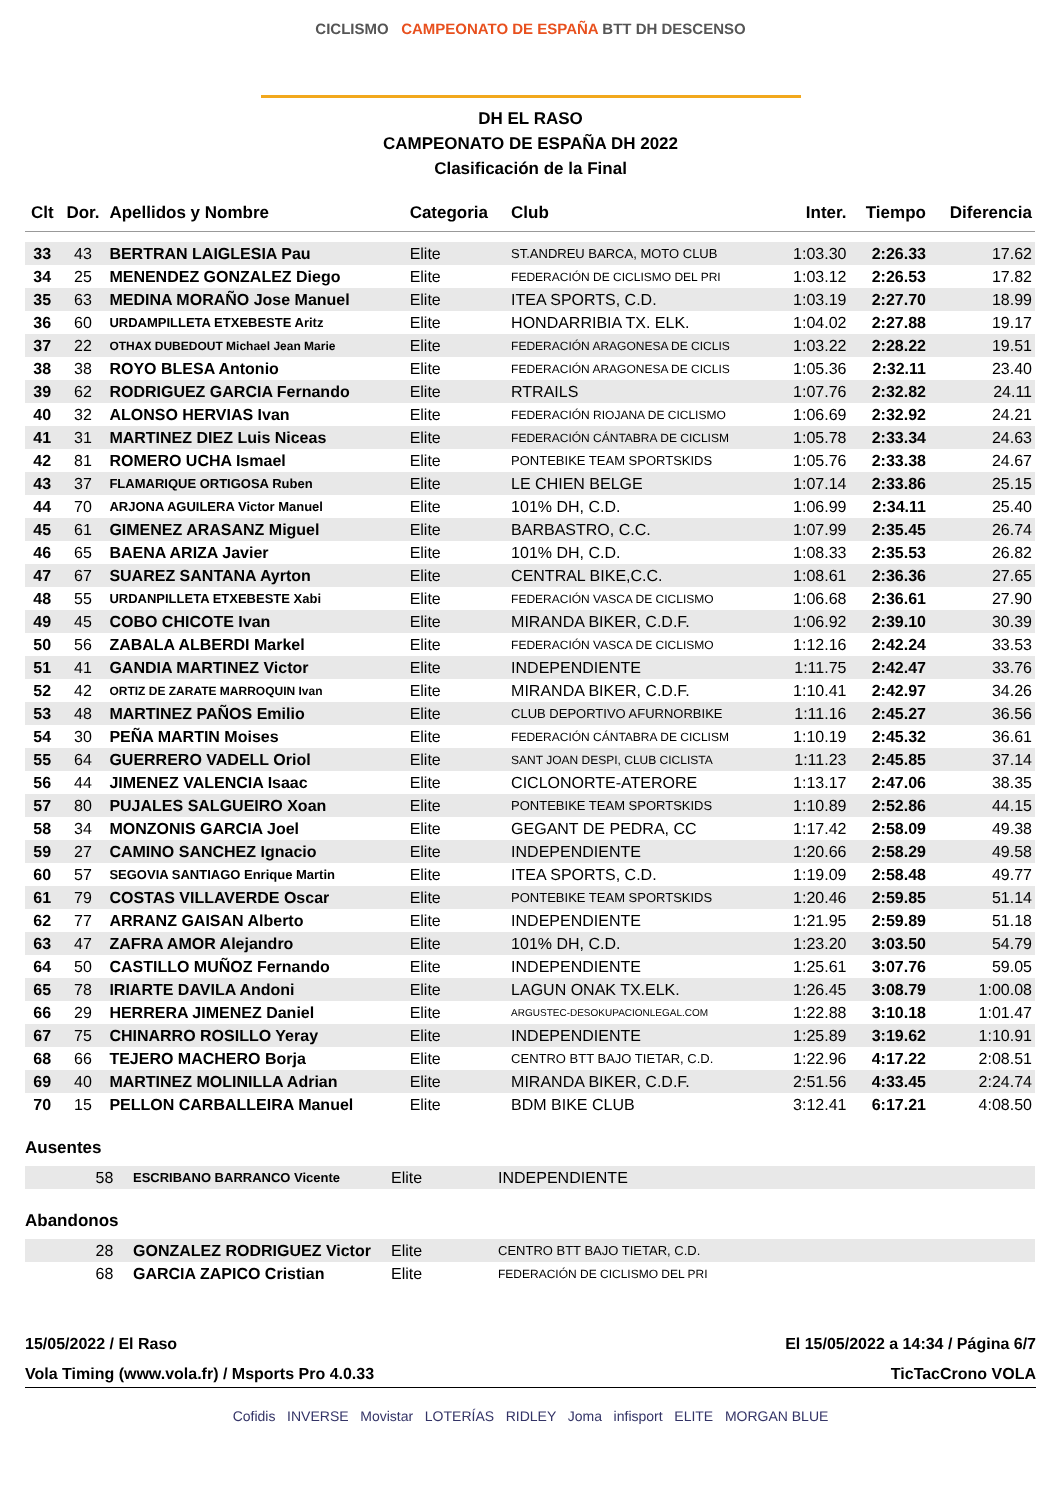CICLISMO CAMPEONATO DE ESPAÑA BTT DH DESCENSO
DH EL RASO
CAMPEONATO DE ESPAÑA DH 2022
Clasificación de la Final
| Clt | Dor. | Apellidos y Nombre | Categoria | Club | Inter. | Tiempo | Diferencia |
| --- | --- | --- | --- | --- | --- | --- | --- |
| 33 | 43 | BERTRAN LAIGLESIA Pau | Elite | ST.ANDREU BARCA, MOTO CLUB | 1:03.30 | 2:26.33 | 17.62 |
| 34 | 25 | MENENDEZ GONZALEZ Diego | Elite | FEDERACIÓN DE CICLISMO DEL PRI | 1:03.12 | 2:26.53 | 17.82 |
| 35 | 63 | MEDINA MORAÑO Jose Manuel | Elite | ITEA SPORTS, C.D. | 1:03.19 | 2:27.70 | 18.99 |
| 36 | 60 | URDAMPILLETA ETXEBESTE Aritz | Elite | HONDARRIBIA TX. ELK. | 1:04.02 | 2:27.88 | 19.17 |
| 37 | 22 | OTHAX DUBEDOUT Michael Jean Marie | Elite | FEDERACIÓN ARAGONESA DE CICLIS | 1:03.22 | 2:28.22 | 19.51 |
| 38 | 38 | ROYO BLESA Antonio | Elite | FEDERACIÓN ARAGONESA DE CICLIS | 1:05.36 | 2:32.11 | 23.40 |
| 39 | 62 | RODRIGUEZ GARCIA Fernando | Elite | RTRAILS | 1:07.76 | 2:32.82 | 24.11 |
| 40 | 32 | ALONSO HERVIAS Ivan | Elite | FEDERACIÓN RIOJANA DE CICLISMO | 1:06.69 | 2:32.92 | 24.21 |
| 41 | 31 | MARTINEZ DIEZ Luis Niceas | Elite | FEDERACIÓN CÁNTABRA DE CICLISM | 1:05.78 | 2:33.34 | 24.63 |
| 42 | 81 | ROMERO UCHA Ismael | Elite | PONTEBIKE TEAM SPORTSKIDS | 1:05.76 | 2:33.38 | 24.67 |
| 43 | 37 | FLAMARIQUE ORTIGOSA Ruben | Elite | LE CHIEN BELGE | 1:07.14 | 2:33.86 | 25.15 |
| 44 | 70 | ARJONA AGUILERA Victor Manuel | Elite | 101% DH, C.D. | 1:06.99 | 2:34.11 | 25.40 |
| 45 | 61 | GIMENEZ ARASANZ Miguel | Elite | BARBASTRO, C.C. | 1:07.99 | 2:35.45 | 26.74 |
| 46 | 65 | BAENA ARIZA Javier | Elite | 101% DH, C.D. | 1:08.33 | 2:35.53 | 26.82 |
| 47 | 67 | SUAREZ SANTANA Ayrton | Elite | CENTRAL BIKE,C.C. | 1:08.61 | 2:36.36 | 27.65 |
| 48 | 55 | URDANPILLETA ETXEBESTE Xabi | Elite | FEDERACIÓN VASCA DE CICLISMO | 1:06.68 | 2:36.61 | 27.90 |
| 49 | 45 | COBO CHICOTE Ivan | Elite | MIRANDA BIKER, C.D.F. | 1:06.92 | 2:39.10 | 30.39 |
| 50 | 56 | ZABALA ALBERDI Markel | Elite | FEDERACIÓN VASCA DE CICLISMO | 1:12.16 | 2:42.24 | 33.53 |
| 51 | 41 | GANDIA MARTINEZ Victor | Elite | INDEPENDIENTE | 1:11.75 | 2:42.47 | 33.76 |
| 52 | 42 | ORTIZ DE ZARATE MARROQUIN Ivan | Elite | MIRANDA BIKER, C.D.F. | 1:10.41 | 2:42.97 | 34.26 |
| 53 | 48 | MARTINEZ PAÑOS Emilio | Elite | CLUB DEPORTIVO AFURNORBIKE | 1:11.16 | 2:45.27 | 36.56 |
| 54 | 30 | PEÑA MARTIN Moises | Elite | FEDERACIÓN CÁNTABRA DE CICLISM | 1:10.19 | 2:45.32 | 36.61 |
| 55 | 64 | GUERRERO VADELL Oriol | Elite | SANT JOAN DESPI, CLUB CICLISTA | 1:11.23 | 2:45.85 | 37.14 |
| 56 | 44 | JIMENEZ VALENCIA Isaac | Elite | CICLONORTE-ATERORE | 1:13.17 | 2:47.06 | 38.35 |
| 57 | 80 | PUJALES SALGUEIRO Xoan | Elite | PONTEBIKE TEAM SPORTSKIDS | 1:10.89 | 2:52.86 | 44.15 |
| 58 | 34 | MONZONIS GARCIA Joel | Elite | GEGANT DE PEDRA, CC | 1:17.42 | 2:58.09 | 49.38 |
| 59 | 27 | CAMINO SANCHEZ Ignacio | Elite | INDEPENDIENTE | 1:20.66 | 2:58.29 | 49.58 |
| 60 | 57 | SEGOVIA SANTIAGO Enrique Martin | Elite | ITEA SPORTS, C.D. | 1:19.09 | 2:58.48 | 49.77 |
| 61 | 79 | COSTAS VILLAVERDE Oscar | Elite | PONTEBIKE TEAM SPORTSKIDS | 1:20.46 | 2:59.85 | 51.14 |
| 62 | 77 | ARRANZ GAISAN Alberto | Elite | INDEPENDIENTE | 1:21.95 | 2:59.89 | 51.18 |
| 63 | 47 | ZAFRA AMOR Alejandro | Elite | 101% DH, C.D. | 1:23.20 | 3:03.50 | 54.79 |
| 64 | 50 | CASTILLO MUÑOZ Fernando | Elite | INDEPENDIENTE | 1:25.61 | 3:07.76 | 59.05 |
| 65 | 78 | IRIARTE DAVILA Andoni | Elite | LAGUN ONAK TX.ELK. | 1:26.45 | 3:08.79 | 1:00.08 |
| 66 | 29 | HERRERA JIMENEZ Daniel | Elite | ARGUSTEC-DESOKUPACIONLEGAL.COM | 1:22.88 | 3:10.18 | 1:01.47 |
| 67 | 75 | CHINARRO ROSILLO Yeray | Elite | INDEPENDIENTE | 1:25.89 | 3:19.62 | 1:10.91 |
| 68 | 66 | TEJERO MACHERO Borja | Elite | CENTRO BTT BAJO TIETAR, C.D. | 1:22.96 | 4:17.22 | 2:08.51 |
| 69 | 40 | MARTINEZ MOLINILLA Adrian | Elite | MIRANDA BIKER, C.D.F. | 2:51.56 | 4:33.45 | 2:24.74 |
| 70 | 15 | PELLON CARBALLEIRA Manuel | Elite | BDM BIKE CLUB | 3:12.41 | 6:17.21 | 4:08.50 |
Ausentes
| | 58 | ESCRIBANO BARRANCO Vicente | Elite | INDEPENDIENTE |
Abandonos
| | 28 | GONZALEZ RODRIGUEZ Victor | Elite | CENTRO BTT BAJO TIETAR, C.D. |
| | 68 | GARCIA ZAPICO Cristian | Elite | FEDERACIÓN DE CICLISMO DEL PRI |
15/05/2022 / El Raso El 15/05/2022 a 14:34 / Página 6/7
Vola Timing (www.vola.fr) / Msports Pro 4.0.33 TicTacCrono VOLA
Cofidis INVERSE Movistar LOTERÍAS RIDLEY Joma infisport ELITE MORGAN BLUE